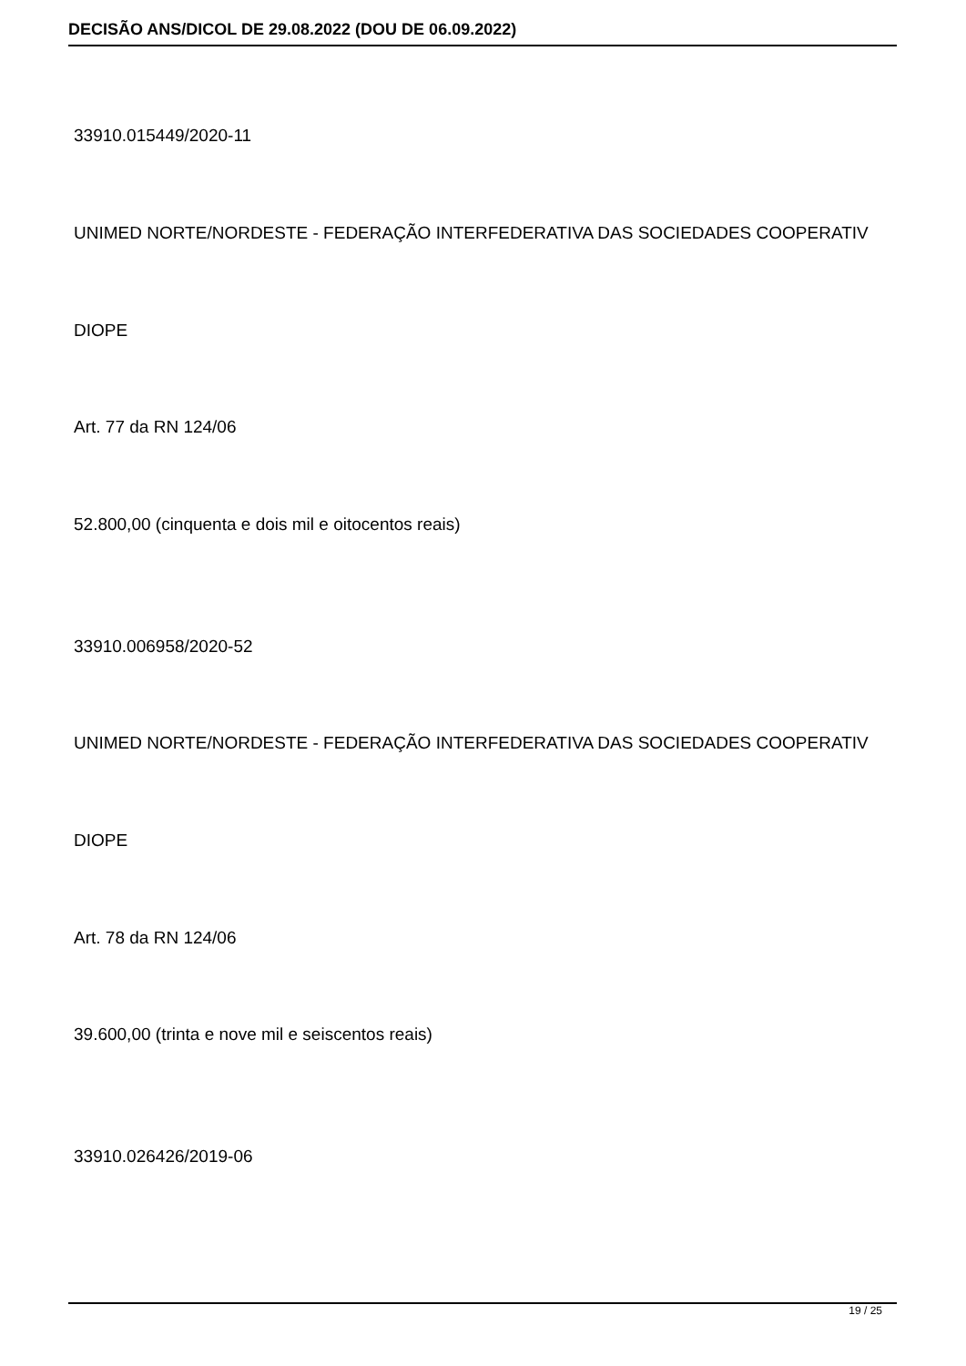DECISÃO ANS/DICOL DE 29.08.2022 (DOU DE 06.09.2022)
33910.015449/2020-11
UNIMED NORTE/NORDESTE - FEDERAÇÃO INTERFEDERATIVA DAS SOCIEDADES COOPERATIV
DIOPE
Art. 77 da RN 124/06
52.800,00 (cinquenta e dois mil e oitocentos reais)
33910.006958/2020-52
UNIMED NORTE/NORDESTE - FEDERAÇÃO INTERFEDERATIVA DAS SOCIEDADES COOPERATIV
DIOPE
Art. 78 da RN 124/06
39.600,00 (trinta e nove mil e seiscentos reais)
33910.026426/2019-06
19 / 25